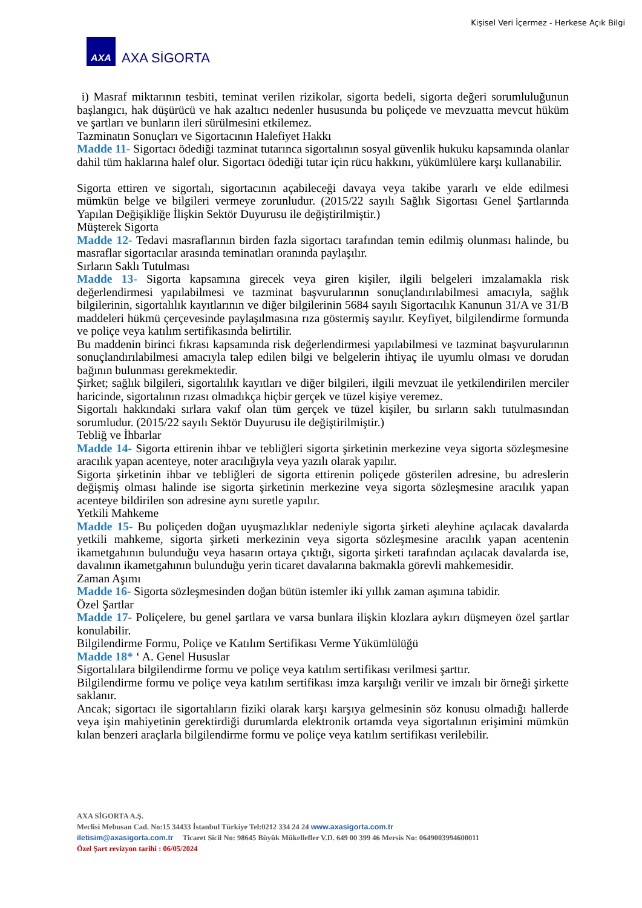Kişisel Veri İçermez - Herkese Açık Bilgi
AXA
AXA SİGORTA
i) Masraf miktarının tesbiti, teminat verilen rizikolar, sigorta bedeli, sigorta değeri sorumluluğunun başlangıcı, hak düşürücü ve hak azaltıcı nedenler hususunda bu poliçede ve mevzuatta mevcut hüküm ve şartları ve bunların ileri sürülmesini etkilemez.
Tazminatın Sonuçları ve Sigortacının Halefiyet Hakkı
Madde 11- Sigortacı ödediği tazminat tutarınca sigortalının sosyal güvenlik hukuku kapsamında olanlar dahil tüm haklarına halef olur. Sigortacı ödediği tutar için rücu hakkını, yükümlülere karşı kullanabilir.
Sigorta ettiren ve sigortalı, sigortacının açabileceği davaya veya takibe yararlı ve elde edilmesi mümkün belge ve bilgileri vermeye zorunludur. (2015/22 sayılı Sağlık Sigortası Genel Şartlarında Yapılan Değişikliğe İlişkin Sektör Duyurusu ile değiştirilmiştir.)
Müşterek Sigorta
Madde 12- Tedavi masraflarının birden fazla sigortacı tarafından temin edilmiş olunması halinde, bu masraflar sigortacılar arasında teminatları oranında paylaşılır.
Sırların Saklı Tutulması
Madde 13- Sigorta kapsamına girecek veya giren kişiler, ilgili belgeleri imzalamakla risk değerlendirmesi yapılabilmesi ve tazminat başvurularının sonuçlandırılabilmesi amacıyla, sağlık bilgilerinin, sigortalılık kayıtlarının ve diğer bilgilerinin 5684 sayılı Sigortacılık Kanunun 31/A ve 31/B maddeleri hükmü çerçevesinde paylaşılmasına rıza göstermiş sayılır. Keyfiyet, bilgilendirme formunda ve poliçe veya katılım sertifikasında belirtilir.
Bu maddenin birinci fıkrası kapsamında risk değerlendirmesi yapılabilmesi ve tazminat başvurularının sonuçlandırılabilmesi amacıyla talep edilen bilgi ve belgelerin ihtiyaç ile uyumlu olması ve dorudan bağının bulunması gerekmektedir.
Şirket; sağlık bilgileri, sigortalılık kayıtları ve diğer bilgileri, ilgili mevzuat ile yetkilendirilen merciler haricinde, sigortalının rızası olmadıkça hiçbir gerçek ve tüzel kişiye veremez.
Sigortalı hakkındaki sırlara vakıf olan tüm gerçek ve tüzel kişiler, bu sırların saklı tutulmasından sorumludur. (2015/22 sayılı Sektör Duyurusu ile değiştirilmiştir.)
Tebliğ ve İhbarlar
Madde 14- Sigorta ettirenin ihbar ve tebliğleri sigorta şirketinin merkezine veya sigorta sözleşmesine aracılık yapan acenteye, noter aracılığıyla veya yazılı olarak yapılır.
Sigorta şirketinin ihbar ve tebliğleri de sigorta ettirenin poliçede gösterilen adresine, bu adreslerin değişmiş olması halinde ise sigorta şirketinin merkezine veya sigorta sözleşmesine aracılık yapan acenteye bildirilen son adresine aynı suretle yapılır.
Yetkili Mahkeme
Madde 15- Bu poliçeden doğan uyuşmazlıklar nedeniyle sigorta şirketi aleyhine açılacak davalarda yetkili mahkeme, sigorta şirketi merkezinin veya sigorta sözleşmesine aracılık yapan acentenin ikametgahının bulunduğu veya hasarın ortaya çıktığı, sigorta şirketi tarafından açılacak davalarda ise, davalının ikametgahının bulunduğu yerin ticaret davalarına bakmakla görevli mahkemesidir.
Zaman Aşımı
Madde 16- Sigorta sözleşmesinden doğan bütün istemler iki yıllık zaman aşımına tabidir.
Özel Şartlar
Madde 17- Poliçelere, bu genel şartlara ve varsa bunlara ilişkin klozlara aykırı düşmeyen özel şartlar konulabilir.
Bilgilendirme Formu, Poliçe ve Katılım Sertifikası Verme Yükümlülüğü
Madde 18* ‘ A. Genel Hususlar
Sigortalılara bilgilendirme formu ve poliçe veya katılım sertifikası verilmesi şarttır.
Bilgilendirme formu ve poliçe veya katılım sertifikası imza karşılığı verilir ve imzalı bir örneği şirkette saklanır.
Ancak; sigortacı ile sigortalıların fiziki olarak karşı karşıya gelmesinin söz konusu olmadığı hallerde veya işin mahiyetinin gerektirdiği durumlarda elektronik ortamda veya sigortalının erişimini mümkün kılan benzeri araçlarla bilgilendirme formu ve poliçe veya katılım sertifikası verilebilir.
AXA SİGORTA A.Ş.
Meclisi Mebusan Cad. No:15 34433 İstanbul Türkiye Tel:0212 334 24 24 www.axasigorta.com.tr
iletisim@axasigorta.com.tr Ticaret Sicil No: 98645 Büyük Mükellefler V.D. 649 00 399 46 Mersis No: 0649003994600011
Özel Şart revizyon tarihi : 06/05/2024